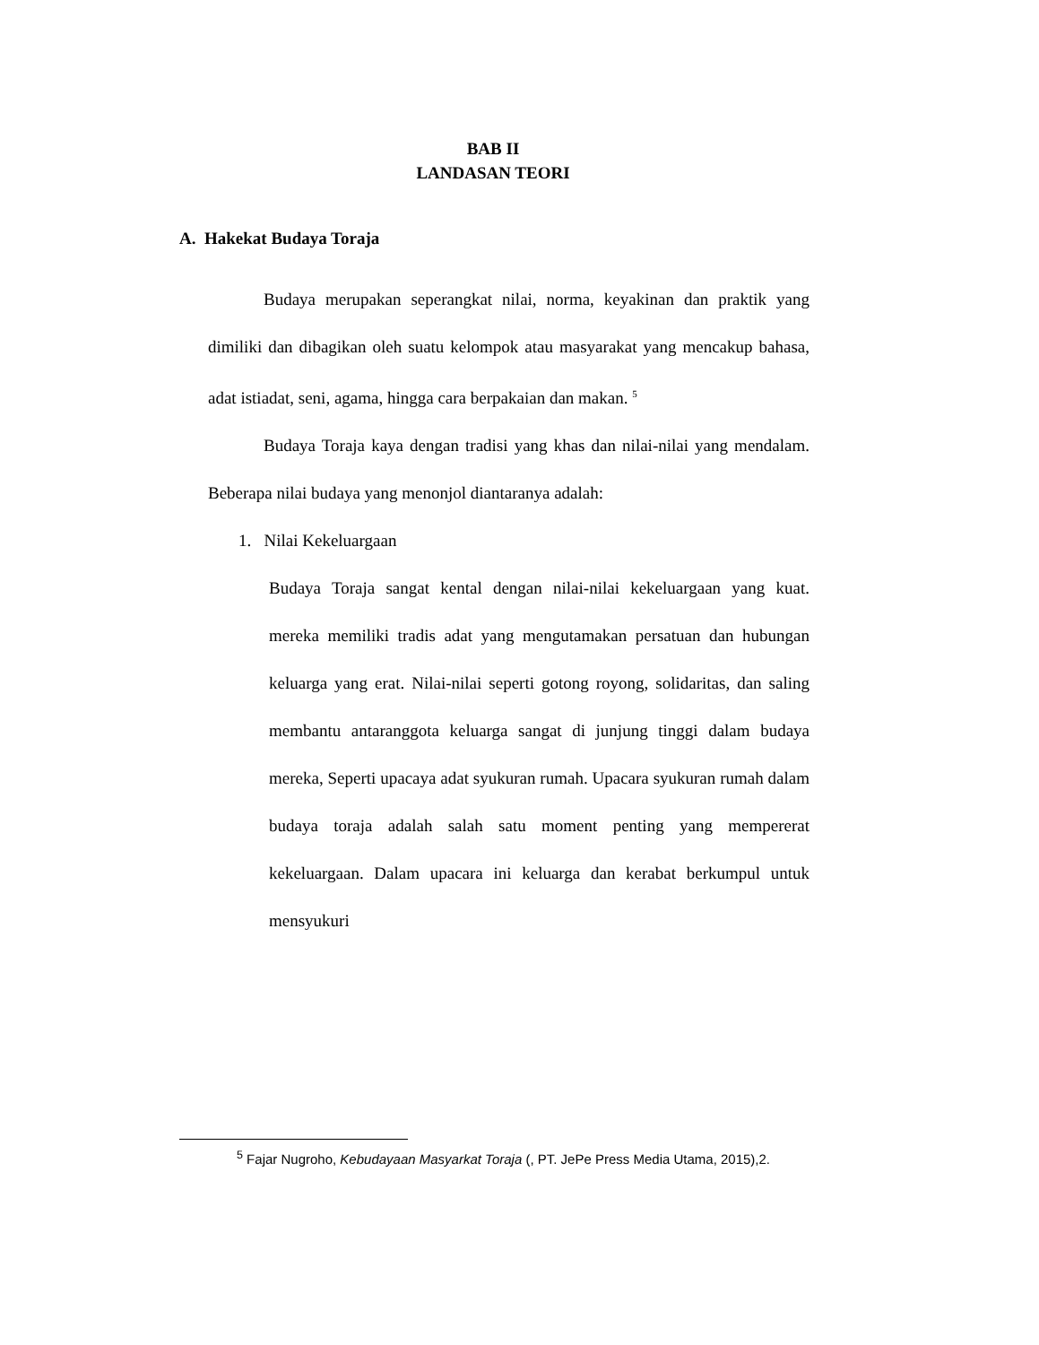BAB II
LANDASAN TEORI
A. Hakekat Budaya Toraja
Budaya merupakan seperangkat nilai, norma, keyakinan dan praktik yang dimiliki dan dibagikan oleh suatu kelompok atau masyarakat yang mencakup bahasa, adat istiadat, seni, agama, hingga cara berpakaian dan makan. <sup>5</sup>
Budaya Toraja kaya dengan tradisi yang khas dan nilai-nilai yang mendalam. Beberapa nilai budaya yang menonjol diantaranya adalah:
1. Nilai Kekeluargaan
Budaya Toraja sangat kental dengan nilai-nilai kekeluargaan yang kuat. mereka memiliki tradis adat yang mengutamakan persatuan dan hubungan keluarga yang erat. Nilai-nilai seperti gotong royong, solidaritas, dan saling membantu antaranggota keluarga sangat di junjung tinggi dalam budaya mereka, Seperti upacaya adat syukuran rumah. Upacara syukuran rumah dalam budaya toraja adalah salah satu moment penting yang mempererat kekeluargaan. Dalam upacara ini keluarga dan kerabat berkumpul untuk mensyukuri
<sup>5</sup> Fajar Nugroho, Kebudayaan Masyarkat Toraja (, PT. JePe Press Media Utama, 2015),2.